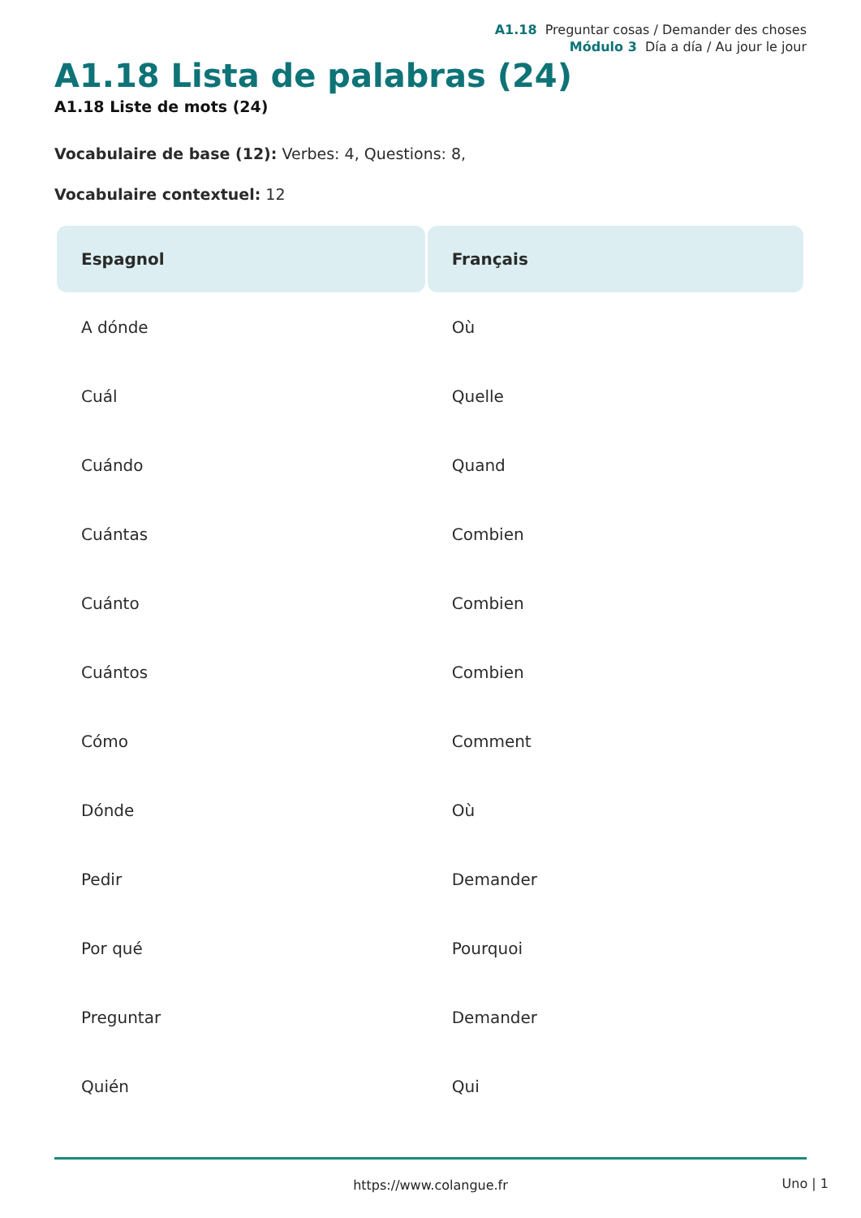A1.18 Preguntar cosas / Demander des choses
Módulo 3 Día a día / Au jour le jour
A1.18 Lista de palabras (24)
A1.18 Liste de mots (24)
Vocabulaire de base (12): Verbes: 4, Questions: 8,
Vocabulaire contextuel: 12
| Espagnol | Français |
| --- | --- |
| A dónde | Où |
| Cuál | Quelle |
| Cuándo | Quand |
| Cuántas | Combien |
| Cuánto | Combien |
| Cuántos | Combien |
| Cómo | Comment |
| Dónde | Où |
| Pedir | Demander |
| Por qué | Pourquoi |
| Preguntar | Demander |
| Quién | Qui |
https://www.colangue.fr Uno | 1